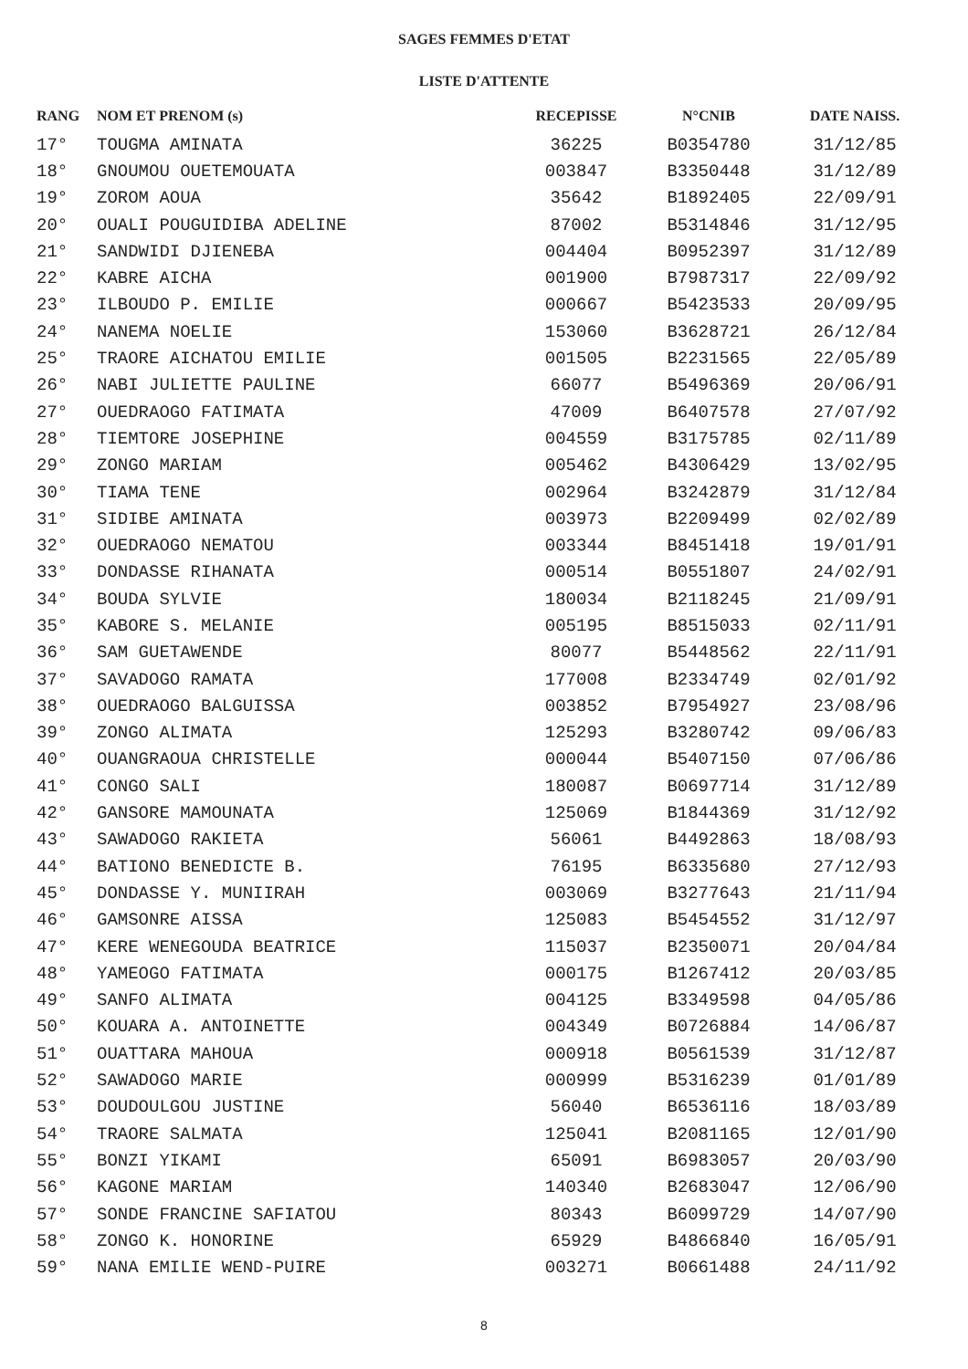SAGES FEMMES D'ETAT
LISTE D'ATTENTE
| RANG | NOM ET PRENOM (s) | RECEPISSE | N°CNIB | DATE NAISS. |
| --- | --- | --- | --- | --- |
| 17° | TOUGMA AMINATA | 36225 | B0354780 | 31/12/85 |
| 18° | GNOUMOU OUETEMOUATA | 003847 | B3350448 | 31/12/89 |
| 19° | ZOROM AOUA | 35642 | B1892405 | 22/09/91 |
| 20° | OUALI POUGUIDIBA ADELINE | 87002 | B5314846 | 31/12/95 |
| 21° | SANDWIDI DJIENEBA | 004404 | B0952397 | 31/12/89 |
| 22° | KABRE AICHA | 001900 | B7987317 | 22/09/92 |
| 23° | ILBOUDO P. EMILIE | 000667 | B5423533 | 20/09/95 |
| 24° | NANEMA NOELIE | 153060 | B3628721 | 26/12/84 |
| 25° | TRAORE AICHATOU EMILIE | 001505 | B2231565 | 22/05/89 |
| 26° | NABI JULIETTE PAULINE | 66077 | B5496369 | 20/06/91 |
| 27° | OUEDRAOGO FATIMATA | 47009 | B6407578 | 27/07/92 |
| 28° | TIEMTORE JOSEPHINE | 004559 | B3175785 | 02/11/89 |
| 29° | ZONGO MARIAM | 005462 | B4306429 | 13/02/95 |
| 30° | TIAMA TENE | 002964 | B3242879 | 31/12/84 |
| 31° | SIDIBE AMINATA | 003973 | B2209499 | 02/02/89 |
| 32° | OUEDRAOGO NEMATOU | 003344 | B8451418 | 19/01/91 |
| 33° | DONDASSE RIHANATA | 000514 | B0551807 | 24/02/91 |
| 34° | BOUDA SYLVIE | 180034 | B2118245 | 21/09/91 |
| 35° | KABORE S. MELANIE | 005195 | B8515033 | 02/11/91 |
| 36° | SAM GUETAWENDE | 80077 | B5448562 | 22/11/91 |
| 37° | SAVADOGO RAMATA | 177008 | B2334749 | 02/01/92 |
| 38° | OUEDRAOGO BALGUISSA | 003852 | B7954927 | 23/08/96 |
| 39° | ZONGO ALIMATA | 125293 | B3280742 | 09/06/83 |
| 40° | OUANGRAOUA CHRISTELLE | 000044 | B5407150 | 07/06/86 |
| 41° | CONGO SALI | 180087 | B0697714 | 31/12/89 |
| 42° | GANSORE MAMOUNATA | 125069 | B1844369 | 31/12/92 |
| 43° | SAWADOGO RAKIETA | 56061 | B4492863 | 18/08/93 |
| 44° | BATIONO BENEDICTE B. | 76195 | B6335680 | 27/12/93 |
| 45° | DONDASSE Y. MUNIIRAH | 003069 | B3277643 | 21/11/94 |
| 46° | GAMSONRE AISSA | 125083 | B5454552 | 31/12/97 |
| 47° | KERE WENEGOUDA BEATRICE | 115037 | B2350071 | 20/04/84 |
| 48° | YAMEOGO FATIMATA | 000175 | B1267412 | 20/03/85 |
| 49° | SANFO ALIMATA | 004125 | B3349598 | 04/05/86 |
| 50° | KOUARA A. ANTOINETTE | 004349 | B0726884 | 14/06/87 |
| 51° | OUATTARA MAHOUA | 000918 | B0561539 | 31/12/87 |
| 52° | SAWADOGO MARIE | 000999 | B5316239 | 01/01/89 |
| 53° | DOUDOULGOU JUSTINE | 56040 | B6536116 | 18/03/89 |
| 54° | TRAORE SALMATA | 125041 | B2081165 | 12/01/90 |
| 55° | BONZI YIKAMI | 65091 | B6983057 | 20/03/90 |
| 56° | KAGONE MARIAM | 140340 | B2683047 | 12/06/90 |
| 57° | SONDE FRANCINE SAFIATOU | 80343 | B6099729 | 14/07/90 |
| 58° | ZONGO K. HONORINE | 65929 | B4866840 | 16/05/91 |
| 59° | NANA EMILIE WEND-PUIRE | 003271 | B0661488 | 24/11/92 |
8